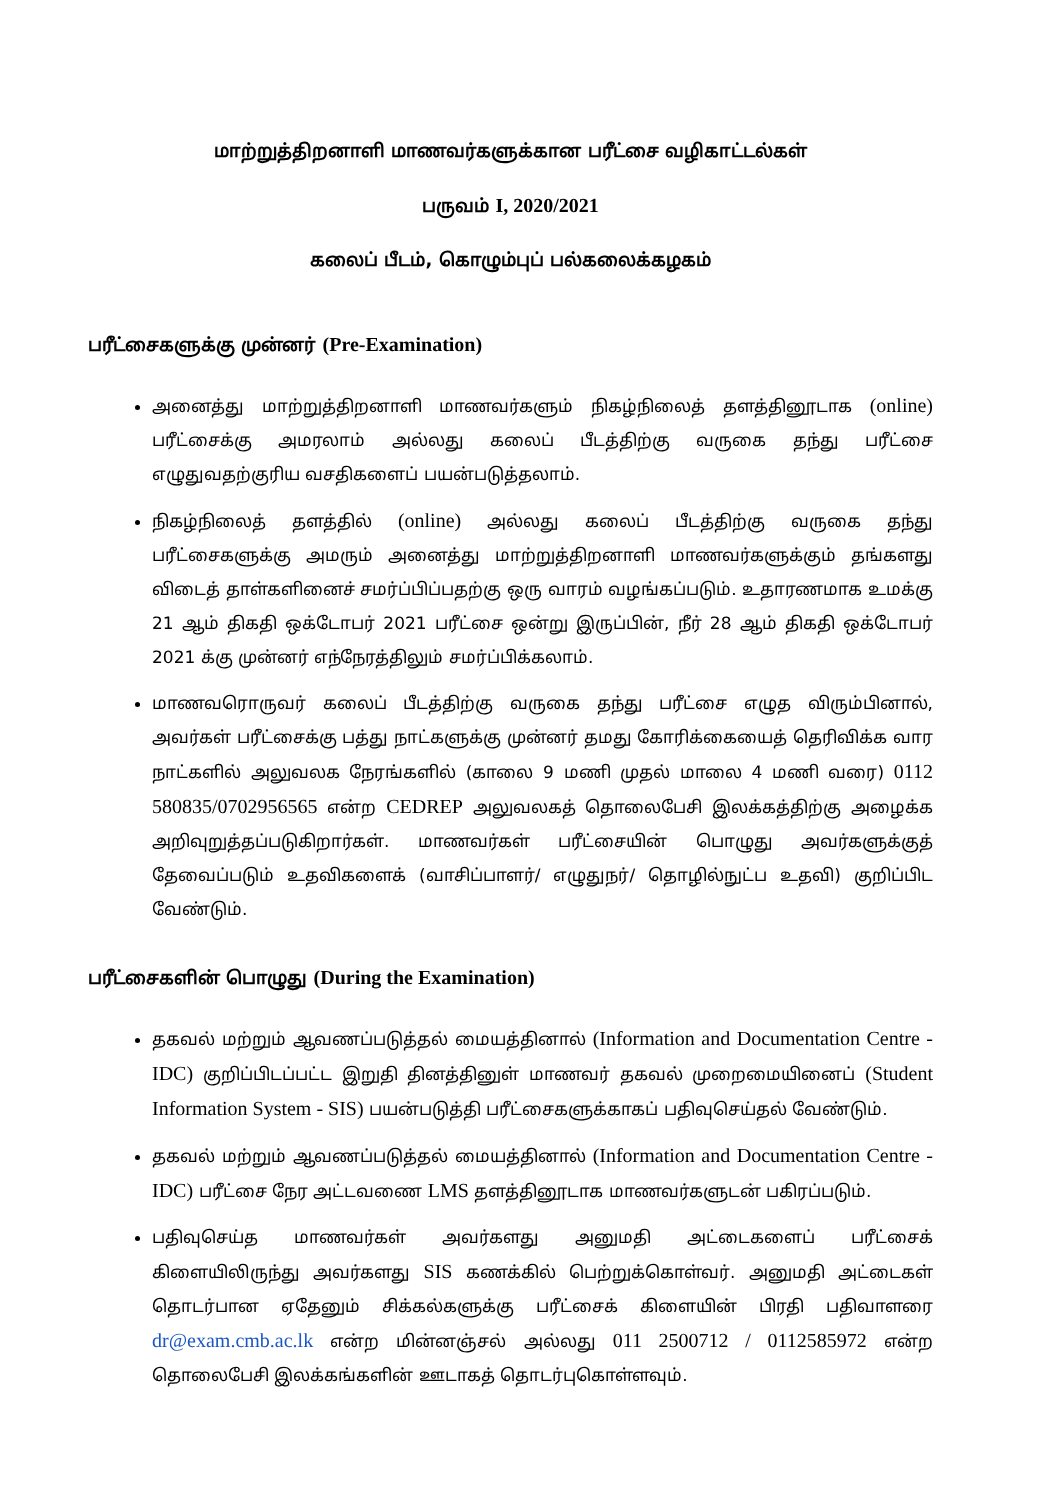மாற்றுத்திறனாளி மாணவர்களுக்கான பரீட்சை வழிகாட்டல்கள்
பருவம் I, 2020/2021
கலைப் பீடம், கொழும்புப் பல்கலைக்கழகம்
பரீட்சைகளுக்கு முன்னர் (Pre-Examination)
அனைத்து மாற்றுத்திறனாளி மாணவர்களும் நிகழ்நிலைத் தளத்தினூடாக (online) பரீட்சைக்கு அமரலாம் அல்லது கலைப் பீடத்திற்கு வருகை தந்து பரீட்சை எழுதுவதற்குரிய வசதிகளைப் பயன்படுத்தலாம்.
நிகழ்நிலைத் தளத்தில் (online) அல்லது கலைப் பீடத்திற்கு வருகை தந்து பரீட்சைகளுக்கு அமரும் அனைத்து மாற்றுத்திறனாளி மாணவர்களுக்கும் தங்களது விடைத் தாள்களினைச் சமர்ப்பிப்பதற்கு ஒரு வாரம் வழங்கப்படும். உதாரணமாக உமக்கு 21 ஆம் திகதி ஒக்டோபர் 2021 பரீட்சை ஒன்று இருப்பின், நீர் 28 ஆம் திகதி ஒக்டோபர் 2021 க்கு முன்னர் எந்நேரத்திலும் சமர்ப்பிக்கலாம்.
மாணவரொருவர் கலைப் பீடத்திற்கு வருகை தந்து பரீட்சை எழுத விரும்பினால், அவர்கள் பரீட்சைக்கு பத்து நாட்களுக்கு முன்னர் தமது கோரிக்கையைத் தெரிவிக்க வார நாட்களில் அலுவலக நேரங்களில் (காலை 9 மணி முதல் மாலை 4 மணி வரை) 0112 580835/0702956565 என்ற CEDREP அலுவலகத் தொலைபேசி இலக்கத்திற்கு அழைக்க அறிவுறுத்தப்படுகிறார்கள். மாணவர்கள் பரீட்சையின் பொழுது அவர்களுக்குத் தேவைப்படும் உதவிகளைக் (வாசிப்பாளர்/ எழுதுநர்/ தொழில்நுட்ப உதவி) குறிப்பிட வேண்டும்.
பரீட்சைகளின் பொழுது (During the Examination)
தகவல் மற்றும் ஆவணப்படுத்தல் மையத்தினால் (Information and Documentation Centre - IDC) குறிப்பிடப்பட்ட இறுதி தினத்தினுள் மாணவர் தகவல் முறைமையினைப் (Student Information System - SIS) பயன்படுத்தி பரீட்சைகளுக்காகப் பதிவுசெய்தல் வேண்டும்.
தகவல் மற்றும் ஆவணப்படுத்தல் மையத்தினால் (Information and Documentation Centre - IDC) பரீட்சை நேர அட்டவணை LMS தளத்தினூடாக மாணவர்களுடன் பகிரப்படும்.
பதிவுசெய்த மாணவர்கள் அவர்களது அனுமதி அட்டைகளைப் பரீட்சைக் கிளையிலிருந்து அவர்களது SIS கணக்கில் பெற்றுக்கொள்வர். அனுமதி அட்டைகள் தொடர்பான ஏதேனும் சிக்கல்களுக்கு பரீட்சைக் கிளையின் பிரதி பதிவாளரை dr@exam.cmb.ac.lk என்ற மின்னஞ்சல் அல்லது 011 2500712 / 0112585972 என்ற தொலைபேசி இலக்கங்களின் ஊடாகத் தொடர்புகொள்ளவும்.